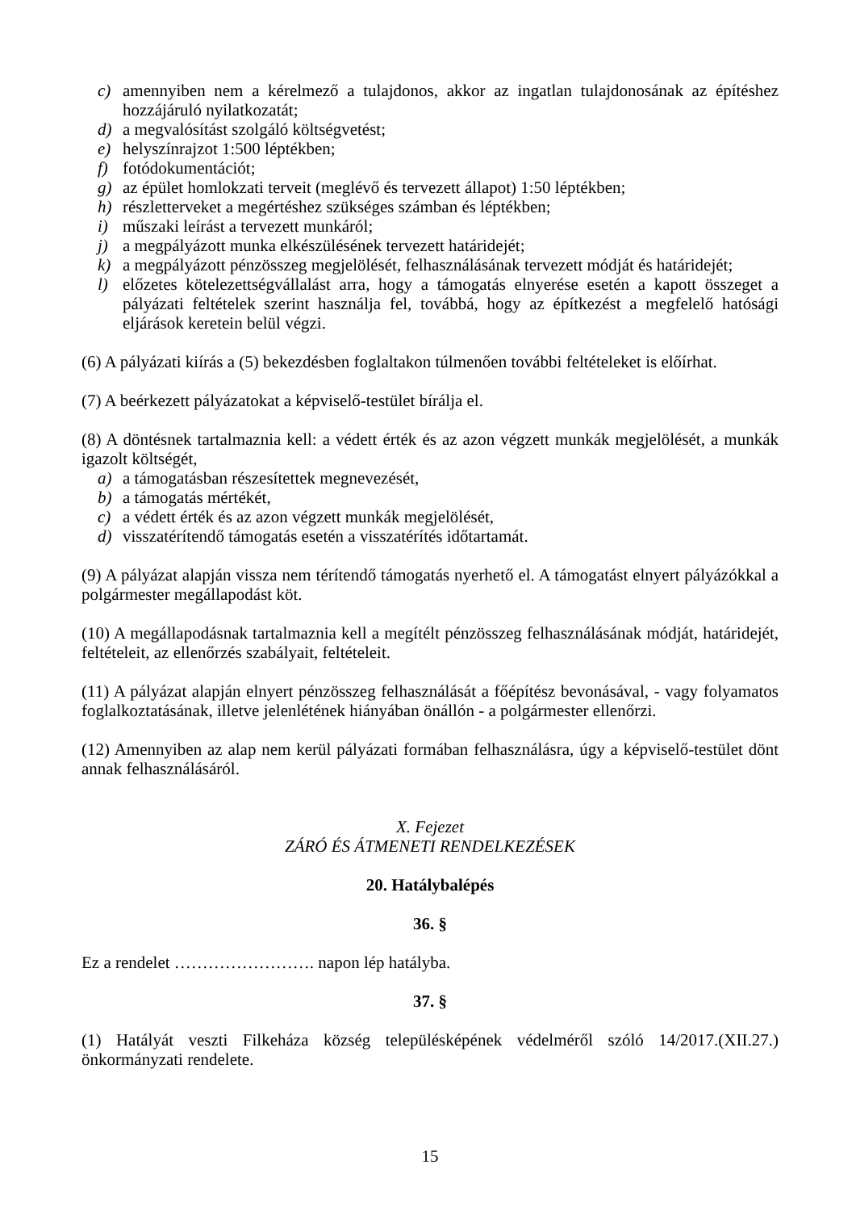c) amennyiben nem a kérelmező a tulajdonos, akkor az ingatlan tulajdonosának az építéshez hozzájáruló nyilatkozatát;
d) a megvalósítást szolgáló költségvetést;
e) helyszínrajzot 1:500 léptékben;
f) fotódokumentációt;
g) az épület homlokzati terveit (meglévő és tervezett állapot) 1:50 léptékben;
h) részletterveket a megértéshez szükséges számban és léptékben;
i) műszaki leírást a tervezett munkáról;
j) a megpályázott munka elkészülésének tervezett határidejét;
k) a megpályázott pénzösszeg megjelölését, felhasználásának tervezett módját és határidejét;
l) előzetes kötelezettségvállalást arra, hogy a támogatás elnyerése esetén a kapott összeget a pályázati feltételek szerint használja fel, továbbá, hogy az építkezést a megfelelő hatósági eljárások keretein belül végzi.
(6) A pályázati kiírás a (5) bekezdésben foglaltakon túlmenően további feltételeket is előírhat.
(7) A beérkezett pályázatokat a képviselő-testület bírálja el.
(8) A döntésnek tartalmaznia kell: a védett érték és az azon végzett munkák megjelölését, a munkák igazolt költségét,
a) a támogatásban részesítettek megnevezését,
b) a támogatás mértékét,
c) a védett érték és az azon végzett munkák megjelölését,
d) visszatérítendő támogatás esetén a visszatérítés időtartamát.
(9) A pályázat alapján vissza nem térítendő támogatás nyerhető el. A támogatást elnyert pályázókkal a polgármester megállapodást köt.
(10) A megállapodásnak tartalmaznia kell a megítélt pénzösszeg felhasználásának módját, határidejét, feltételeit, az ellenőrzés szabályait, feltételeit.
(11) A pályázat alapján elnyert pénzösszeg felhasználását a főépítész bevonásával, - vagy folyamatos foglalkoztatásának, illetve jelenlétének hiányában önállón - a polgármester ellenőrzi.
(12) Amennyiben az alap nem kerül pályázati formában felhasználásra, úgy a képviselő-testület dönt annak felhasználásáról.
X. Fejezet
ZÁRÓ ÉS ÁTMENETI RENDELKEZÉSEK
20. Hatálybalépés
36. §
Ez a rendelet ……………………. napon lép hatályba.
37. §
(1) Hatályát veszti Filkeháza község településképének védelméről szóló 14/2017.(XII.27.) önkormányzati rendelete.
15